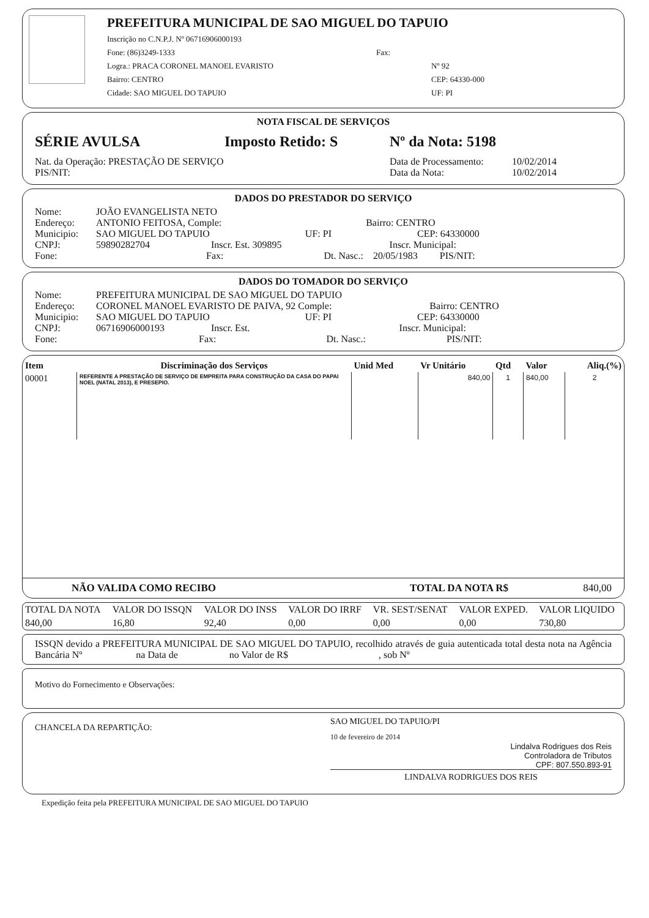PREFEITURA MUNICIPAL DE SAO MIGUEL DO TAPUIO
Inscrição no C.N.P.J. Nº 06716906000193
Fone: (86)3249-1333 Fax:
Logra.: PRACA CORONEL MANOEL EVARISTO Nº 92
Bairro: CENTRO CEP: 64330-000
Cidade: SAO MIGUEL DO TAPUIO UF: PI
NOTA FISCAL DE SERVIÇOS
SÉRIE AVULSA Imposto Retido: S Nº da Nota: 5198
Nat. da Operação: PRESTAÇÃO DE SERVIÇO Data de Processamento: 10/02/2014 PIS/NIT: Data da Nota: 10/02/2014
DADOS DO PRESTADOR DO SERVIÇO
Nome: JOÃO EVANGELISTA NETO Endereço: ANTONIO FEITOSA, Comple: Bairro: CENTRO Municipio: SAO MIGUEL DO TAPUIO UF: PI CEP: 64330000 CNPJ: 59890282704 Inscr. Est. 309895 Inscr. Municipal: Fone: Fax: Dt. Nasc.: 20/05/1983 PIS/NIT:
DADOS DO TOMADOR DO SERVIÇO
Nome: PREFEITURA MUNICIPAL DE SAO MIGUEL DO TAPUIO Endereço: CORONEL MANOEL EVARISTO DE PAIVA, 92 Comple: Bairro: CENTRO Municipio: SAO MIGUEL DO TAPUIO UF: PI CEP: 64330000 CNPJ: 06716906000193 Inscr. Est. Inscr. Municipal: Fone: Fax: Dt. Nasc.: PIS/NIT:
| Item | Discriminação dos Serviços | Unid Med | Vr Unitário | Qtd | Valor | Aliq.(%) |
| --- | --- | --- | --- | --- | --- | --- |
| 00001 | REFERENTE A PRESTAÇÃO DE SERVIÇO DE EMPREITA PARA CONSTRUÇÃO DA CASA DO PAPAI NOEL (NATAL 2013), E PRESEPIO. | | 840,00 | 1 | 840,00 | 2 |
NÃO VALIDA COMO RECIBO TOTAL DA NOTA R$ 840,00
| TOTAL DA NOTA | VALOR DO ISSQN | VALOR DO INSS | VALOR DO IRRF | VR. SEST/SENAT | VALOR EXPED. | VALOR LIQUIDO |
| 840,00 | 16,80 | 92,40 | 0,00 | 0,00 | 0,00 | 730,80 |
ISSQN devido a PREFEITURA MUNICIPAL DE SAO MIGUEL DO TAPUIO, recolhido através de guia autenticada total desta nota na Agência Bancária Nº na Data de no Valor de R$ , sob Nº
Motivo do Fornecimento e Observações:
CHANCELA DA REPARTIÇÃO:
SAO MIGUEL DO TAPUIO/PI
10 de fevereiro de 2014
Lindalva Rodrigues dos Reis
Controladora de Tributos
CPF: 807.550.893-91
LINDALVA RODRIGUES DOS REIS
Expedição feita pela PREFEITURA MUNICIPAL DE SAO MIGUEL DO TAPUIO